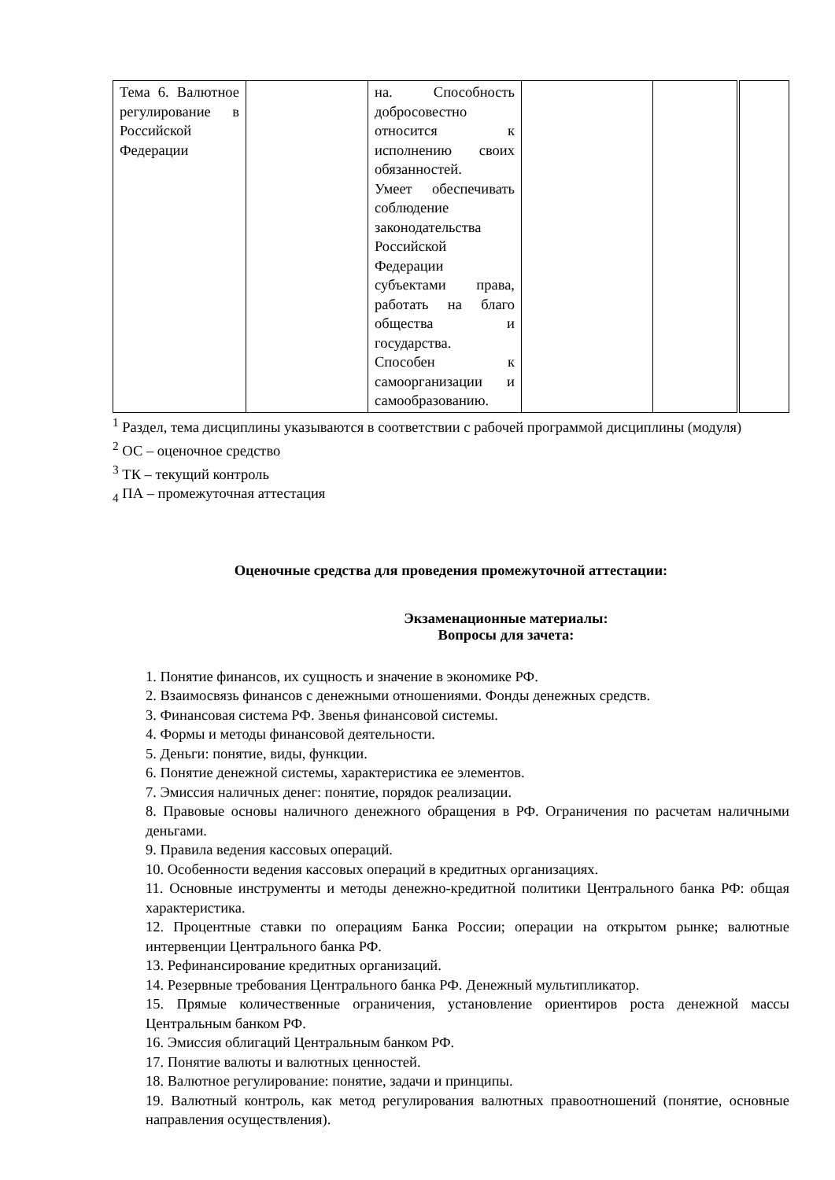| Тема 6. Валютное регулирование в Российской Федерации | | на. Способность добросовестно относится к исполнению своих обязанностей. Умеет обеспечивать соблюдение законодательства Российской Федерации субъектами права, работать на благо общества и государства. Способен к самоорганизации и самообразованию. | | | |
<sup>1</sup> Раздел, тема дисциплины указываются в соответствии с рабочей программой дисциплины (модуля)
<sup>2</sup> ОС – оценочное средство
<sup>3</sup> ТК – текущий контроль
<sub>4</sub> ПА – промежуточная аттестация
Оценочные средства для проведения промежуточной аттестации:
Экзаменационные материалы:
Вопросы для зачета:
1. Понятие финансов, их сущность и значение в экономике РФ.
2. Взаимосвязь финансов с денежными отношениями. Фонды денежных средств.
3. Финансовая система РФ. Звенья финансовой системы.
4. Формы и методы финансовой деятельности.
5. Деньги: понятие, виды, функции.
6. Понятие денежной системы, характеристика ее элементов.
7. Эмиссия наличных денег: понятие, порядок реализации.
8. Правовые основы наличного денежного обращения в РФ. Ограничения по расчетам наличными деньгами.
9. Правила ведения кассовых операций.
10. Особенности ведения кассовых операций в кредитных организациях.
11. Основные инструменты и методы денежно-кредитной политики Центрального банка РФ: общая характеристика.
12. Процентные ставки по операциям Банка России; операции на открытом рынке; валютные интервенции Центрального банка РФ.
13. Рефинансирование кредитных организаций.
14. Резервные требования Центрального банка РФ. Денежный мультипликатор.
15. Прямые количественные ограничения, установление ориентиров роста денежной массы Центральным банком РФ.
16. Эмиссия облигаций Центральным банком РФ.
17. Понятие валюты и валютных ценностей.
18. Валютное регулирование: понятие, задачи и принципы.
19. Валютный контроль, как метод регулирования валютных правоотношений (понятие, основные направления осуществления).